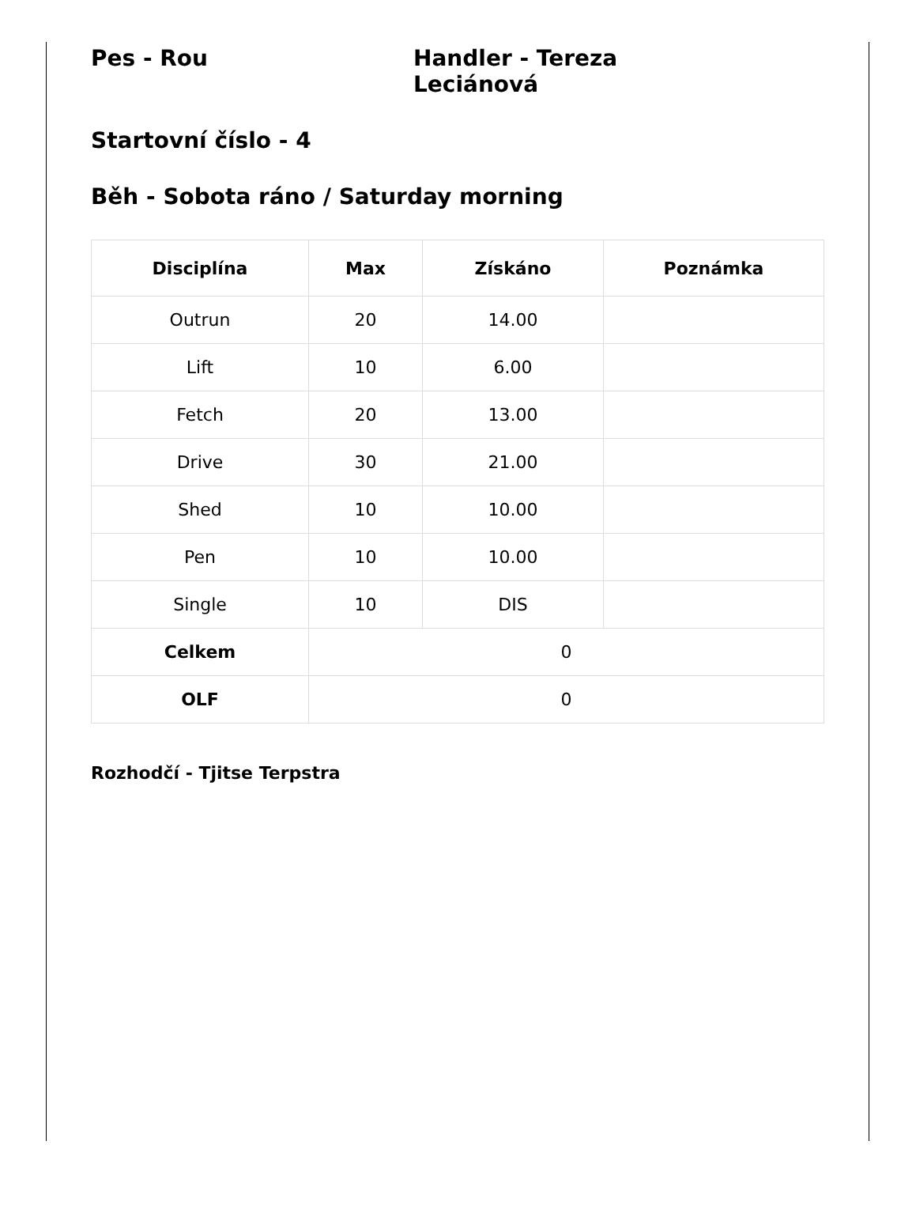Pes - Rou Handler - Tereza Leciánová
Startovní číslo - 4
Běh - Sobota ráno / Saturday morning
| Disciplína | Max | Získáno | Poznámka |
| --- | --- | --- | --- |
| Outrun | 20 | 14.00 | |
| Lift | 10 | 6.00 | |
| Fetch | 20 | 13.00 | |
| Drive | 30 | 21.00 | |
| Shed | 10 | 10.00 | |
| Pen | 10 | 10.00 | |
| Single | 10 | DIS | |
| Celkem | 0 | | |
| OLF | 0 | | |
Rozhodčí - Tjitse Terpstra